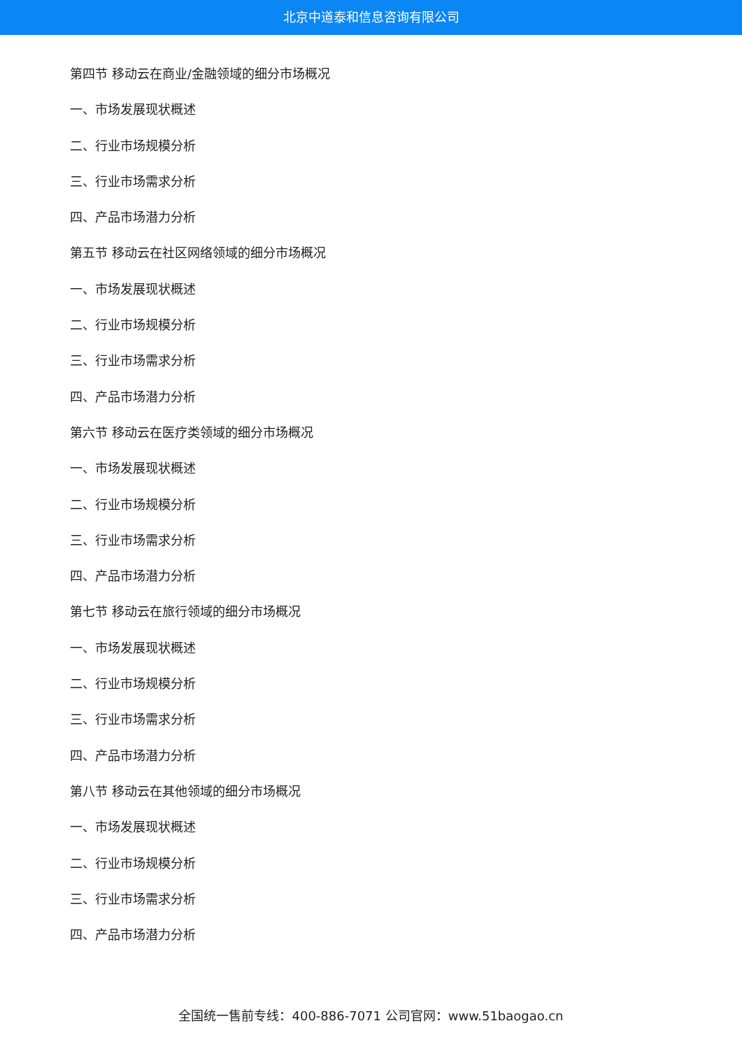北京中道泰和信息咨询有限公司
第四节 移动云在商业/金融领域的细分市场概况
一、市场发展现状概述
二、行业市场规模分析
三、行业市场需求分析
四、产品市场潜力分析
第五节 移动云在社区网络领域的细分市场概况
一、市场发展现状概述
二、行业市场规模分析
三、行业市场需求分析
四、产品市场潜力分析
第六节 移动云在医疗类领域的细分市场概况
一、市场发展现状概述
二、行业市场规模分析
三、行业市场需求分析
四、产品市场潜力分析
第七节 移动云在旅行领域的细分市场概况
一、市场发展现状概述
二、行业市场规模分析
三、行业市场需求分析
四、产品市场潜力分析
第八节 移动云在其他领域的细分市场概况
一、市场发展现状概述
二、行业市场规模分析
三、行业市场需求分析
四、产品市场潜力分析
全国统一售前专线：400-886-7071 公司官网：www.51baogao.cn